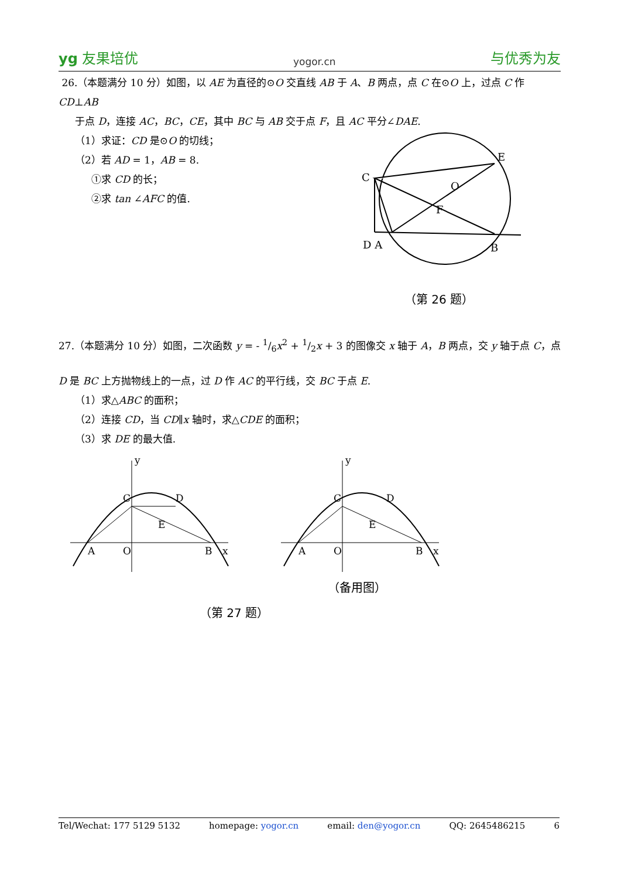yg 友果培优 yogor.cn 与优秀为友
26.（本题满分 10 分）如图，以 AE 为直径的⊙O 交直线 AB 于 A、B 两点，点 C 在⊙O 上，过点 C 作 CD⊥AB
于点 D，连接 AC，BC，CE，其中 BC 与 AB 交于点 F，且 AC 平分∠DAE.
（1）求证：CD 是⊙O 的切线；
（2）若 AD = 1，AB = 8.
①求 CD 的长；
②求 tan ∠AFC 的值.
E
C
O
F
D A
B
（第 26 题）
27.（本题满分 10 分）如图，二次函数 y = - 1/6x<sup>2</sup> + 1/2x + 3 的图像交 x 轴于 A，B 两点，交 y 轴于点 C，点
D 是 BC 上方抛物线上的一点，过 D 作 AC 的平行线，交 BC 于点 E.
（1）求△ABC 的面积；
（2）连接 CD，当 CD∥x 轴时，求△CDE 的面积；
（3）求 DE 的最大值.
y
C
D
E
A
O
B
x
y
C
D
E
A
O
B
x
（备用图）
（第 27 题）
Tel/Wechat: 177 5129 5132 homepage: yogor.cn email: den@yogor.cn QQ: 2645486215 6